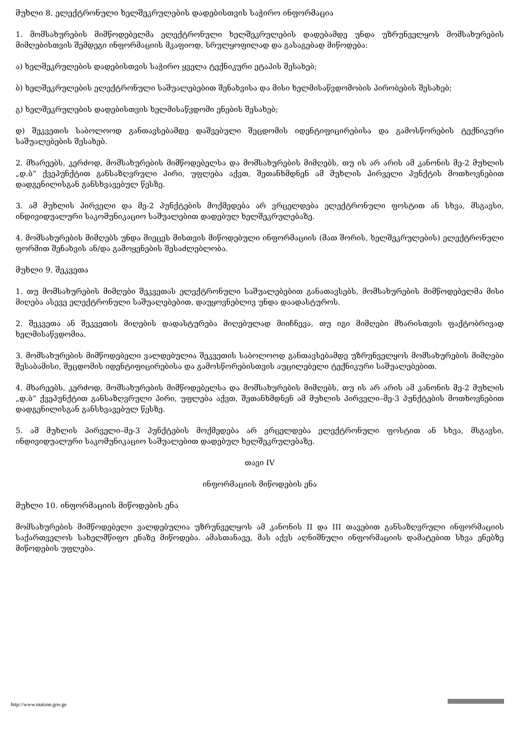მუხლი 8. ელექტრონული ხელშეკრულების დადებისთვის საჭირო ინფორმაცია
1. მომსახურების მიმწოდებელმა ელექტრონული ხელშეკრულების დადებამდე უნდა უზრუნველყოს მომსახურების მიმღებისთვის შემდეგი ინფორმაციის მკაფიოდ, სრულყოფილად და გასაგებად მიწოდება:
ა) ხელშეკრულების დადებისთვის საჭირო ყველა ტექნიკური ეტაპის შესახებ;
ბ) ხელშეკრულების ელექტრონული საშუალებებით შენახვისა და მისი ხელმისაწვდომობის პირობების შესახებ;
გ) ხელშეკრულების დადებისთვის ხელმისაწვდომი ენების შესახებ;
დ) შეკვეთის საბოლოოდ განთავსებამდე დაშვებული შეცდომის იდენტიფიცირებისა და გამოსწორების ტექნიკური საშუალებების შესახებ.
2. მხარეებს, კერძოდ, მომსახურების მიმწოდებელსა და მომსახურების მიმღებს, თუ ის არ არის ამ კანონის მე-2 მუხლის „დ.ბ“ ქვეპუნქტით განსაზღვრული პირი, უფლება აქვთ, შეთანხმდნენ ამ მუხლის პირველი პუნქტის მოთხოვნებით დადგენილისგან განსხვავებულ წესზე.
3. ამ მუხლის პირველი და მე-2 პუნქტების მოქმედება არ ვრცელდება ელექტრონული ფოსტით ან სხვა, მსგავსი, ინდივიდუალური საკომუნიკაციო საშუალებით დადებულ ხელშეკრულებაზე.
4. მომსახურების მიმღებს უნდა მიეცეს მისთვის მიწოდებული ინფორმაციის (მათ შორის, ხელშეკრულების) ელექტრონული ფორმით შენახვის ან/და გამოყენების შესაძლებლობა.
მუხლი 9. შეკვეთა
1. თუ მომსახურების მიმღები შეკვეთას ელექტრონული საშუალებებით განათავსებს, მომსახურების მიმწოდებელმა მისი მიღება ასევე ელექტრონული საშუალებებით, დაუყოვნებლივ უნდა დაადასტუროს.
2. შეკვეთა ან შეკვეთის მიღების დადასტურება მიღებულად მიიჩნევა, თუ იგი მიმღები მხარისთვის ფაქტობრივად ხელმისაწვდომია.
3. მომსახურების მიმწოდებელი ვალდებულია შეკვეთის საბოლოოდ განთავსებამდე უზრუნველყოს მომსახურების მიმღები შესაბამისი, შეცდომის იდენტიფიცირებისა და გამოსწორებისთვის აუცილებელი ტექნიკური საშუალებებით.
4. მხარეებს, კერძოდ, მომსახურების მიმწოდებელსა და მომსახურების მიმღებს, თუ ის არ არის ამ კანონის მე-2 მუხლის „დ.ბ“ ქვეპუნქტით განსაზღვრული პირი, უფლება აქვთ, შეთანხმდნენ ამ მუხლის პირველი–მე-3 პუნქტების მოთხოვნებით დადგენილისგან განსხვავებულ წესზე.
5. ამ მუხლის პირველი–მე-3 პუნქტების მოქმედება არ ვრცელდება ელექტრონული ფოსტით ან სხვა, მსგავსი, ინდივიდუალური საკომუნიკაციო საშუალებით დადებულ ხელშეკრულებაზე.
თავი IV
ინფორმაციის მიწოდების ენა
მუხლი 10. ინფორმაციის მიწოდების ენა
მომსახურების მიმწოდებელი ვალდებულია უზრუნველყოს ამ კანონის II და III თავებით განსაზღვრული ინფორმაციის საქართველოს სახელმწიფო ენაზე მიწოდება. ამასთანავე, მას აქვს აღნიშნული ინფორმაციის დამატებით სხვა ენებზე მიწოდების უფლება.
http://www.matsne.gov.ge